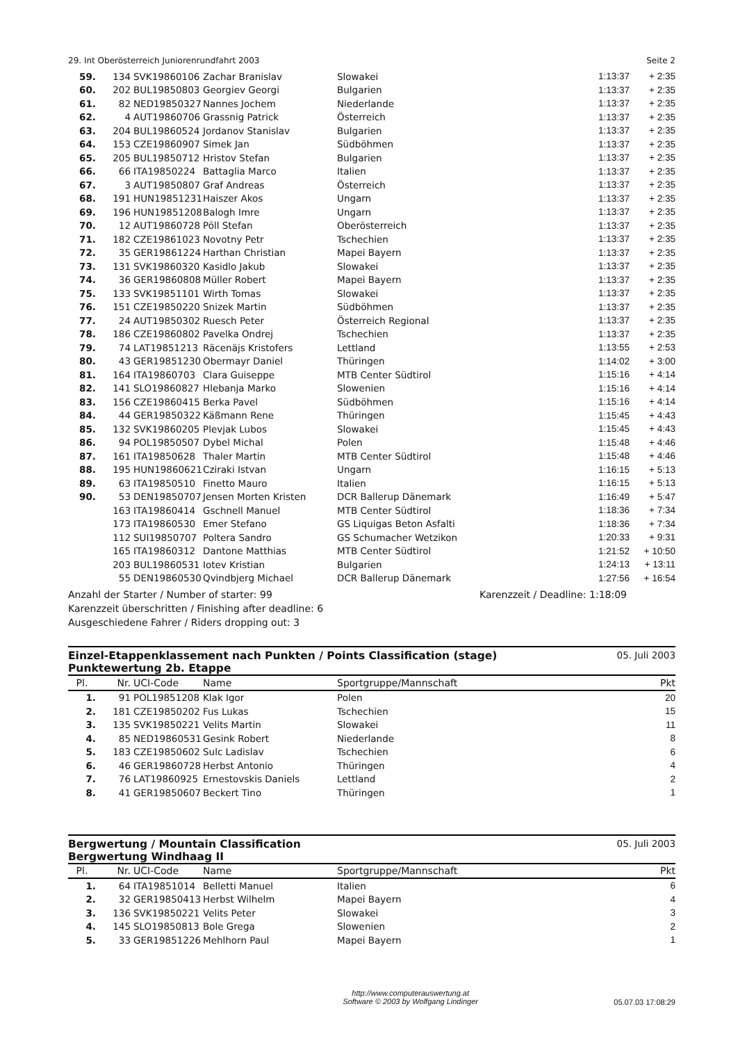29. Int Oberösterreich Juniorenrundfahrt 2003 Seite 2
| 59. | 134 | SVK19860106 | Zachar Branislav | Slowakei | 1:13:37 | + 2:35 |
| 60. | 202 | BUL19850803 | Georgiev Georgi | Bulgarien | 1:13:37 | + 2:35 |
| 61. | 82 | NED19850327 | Nannes Jochem | Niederlande | 1:13:37 | + 2:35 |
| 62. | 4 | AUT19860706 | Grassnig Patrick | Österreich | 1:13:37 | + 2:35 |
| 63. | 204 | BUL19860524 | Jordanov Stanislav | Bulgarien | 1:13:37 | + 2:35 |
| 64. | 153 | CZE19860907 | Simek Jan | Südböhmen | 1:13:37 | + 2:35 |
| 65. | 205 | BUL19850712 | Hristov Stefan | Bulgarien | 1:13:37 | + 2:35 |
| 66. | 66 | ITA19850224 | Battaglia Marco | Italien | 1:13:37 | + 2:35 |
| 67. | 3 | AUT19850807 | Graf Andreas | Österreich | 1:13:37 | + 2:35 |
| 68. | 191 | HUN19851231 | Haiszer Akos | Ungarn | 1:13:37 | + 2:35 |
| 69. | 196 | HUN19851208 | Balogh Imre | Ungarn | 1:13:37 | + 2:35 |
| 70. | 12 | AUT19860728 | Pöll Stefan | Oberösterreich | 1:13:37 | + 2:35 |
| 71. | 182 | CZE19861023 | Novotny Petr | Tschechien | 1:13:37 | + 2:35 |
| 72. | 35 | GER19861224 | Harthan Christian | Mapei Bayern | 1:13:37 | + 2:35 |
| 73. | 131 | SVK19860320 | Kasidlo Jakub | Slowakei | 1:13:37 | + 2:35 |
| 74. | 36 | GER19860808 | Müller Robert | Mapei Bayern | 1:13:37 | + 2:35 |
| 75. | 133 | SVK19851101 | Wirth Tomas | Slowakei | 1:13:37 | + 2:35 |
| 76. | 151 | CZE19850220 | Snizek Martin | Südböhmen | 1:13:37 | + 2:35 |
| 77. | 24 | AUT19850302 | Ruesch Peter | Österreich Regional | 1:13:37 | + 2:35 |
| 78. | 186 | CZE19860802 | Pavelka Ondrej | Tschechien | 1:13:37 | + 2:35 |
| 79. | 74 | LAT19851213 | Räcenäjs Kristofers | Lettland | 1:13:55 | + 2:53 |
| 80. | 43 | GER19851230 | Obermayr Daniel | Thüringen | 1:14:02 | + 3:00 |
| 81. | 164 | ITA19860703 | Clara Guiseppe | MTB Center Südtirol | 1:15:16 | + 4:14 |
| 82. | 141 | SLO19860827 | Hlebanja Marko | Slowenien | 1:15:16 | + 4:14 |
| 83. | 156 | CZE19860415 | Berka Pavel | Südböhmen | 1:15:16 | + 4:14 |
| 84. | 44 | GER19850322 | Käßmann Rene | Thüringen | 1:15:45 | + 4:43 |
| 85. | 132 | SVK19860205 | Plevjak Lubos | Slowakei | 1:15:45 | + 4:43 |
| 86. | 94 | POL19850507 | Dybel Michal | Polen | 1:15:48 | + 4:46 |
| 87. | 161 | ITA19850628 | Thaler Martin | MTB Center Südtirol | 1:15:48 | + 4:46 |
| 88. | 195 | HUN19860621 | Cziraki Istvan | Ungarn | 1:16:15 | + 5:13 |
| 89. | 63 | ITA19850510 | Finetto Mauro | Italien | 1:16:15 | + 5:13 |
| 90. | 53 | DEN19850707 | Jensen Morten Kristen | DCR Ballerup Dänemark | 1:16:49 | + 5:47 |
| | 163 | ITA19860414 | Gschnell Manuel | MTB Center Südtirol | 1:18:36 | + 7:34 |
| | 173 | ITA19860530 | Emer Stefano | GS Liquigas Beton Asfalti | 1:18:36 | + 7:34 |
| | 112 | SUI19850707 | Poltera Sandro | GS Schumacher Wetzikon | 1:20:33 | + 9:31 |
| | 165 | ITA19860312 | Dantone Matthias | MTB Center Südtirol | 1:21:52 | + 10:50 |
| | 203 | BUL19860531 | Iotev Kristian | Bulgarien | 1:24:13 | + 13:11 |
| | 55 | DEN19860530 | Qvindbjerg Michael | DCR Ballerup Dänemark | 1:27:56 | + 16:54 |
Anzahl der Starter / Number of starter: 99
Karenzzeit überschritten / Finishing after deadline: 6
Ausgeschiedene Fahrer / Riders dropping out: 3
Karenzzeit / Deadline: 1:18:09
Einzel-Etappenklassement nach Punkten / Points Classification (stage)
Punktewertung 2b. Etappe
05. Juli 2003
| Pl. | Nr. | UCI-Code | Name | Sportgruppe/Mannschaft | | Pkt |
| --- | --- | --- | --- | --- | --- | --- |
| 1. | 91 | POL19851208 | Klak Igor | Polen | | 20 |
| 2. | 181 | CZE19850202 | Fus Lukas | Tschechien | | 15 |
| 3. | 135 | SVK19850221 | Velits Martin | Slowakei | | 11 |
| 4. | 85 | NED19860531 | Gesink Robert | Niederlande | | 8 |
| 5. | 183 | CZE19850602 | Sulc Ladislav | Tschechien | | 6 |
| 6. | 46 | GER19860728 | Herbst Antonio | Thüringen | | 4 |
| 7. | 76 | LAT19860925 | Ernestovskis Daniels | Lettland | | 2 |
| 8. | 41 | GER19850607 | Beckert Tino | Thüringen | | 1 |
Bergwertung / Mountain Classification
Bergwertung Windhaag II
05. Juli 2003
| Pl. | Nr. | UCI-Code | Name | Sportgruppe/Mannschaft | | Pkt |
| --- | --- | --- | --- | --- | --- | --- |
| 1. | 64 | ITA19851014 | Belletti Manuel | Italien | | 6 |
| 2. | 32 | GER19850413 | Herbst Wilhelm | Mapei Bayern | | 4 |
| 3. | 136 | SVK19850221 | Velits Peter | Slowakei | | 3 |
| 4. | 145 | SLO19850813 | Bole Grega | Slowenien | | 2 |
| 5. | 33 | GER19851226 | Mehlhorn Paul | Mapei Bayern | | 1 |
http://www.computerauswertung.at
Software © 2003 by Wolfgang Lindinger
05.07.03 17:08:29